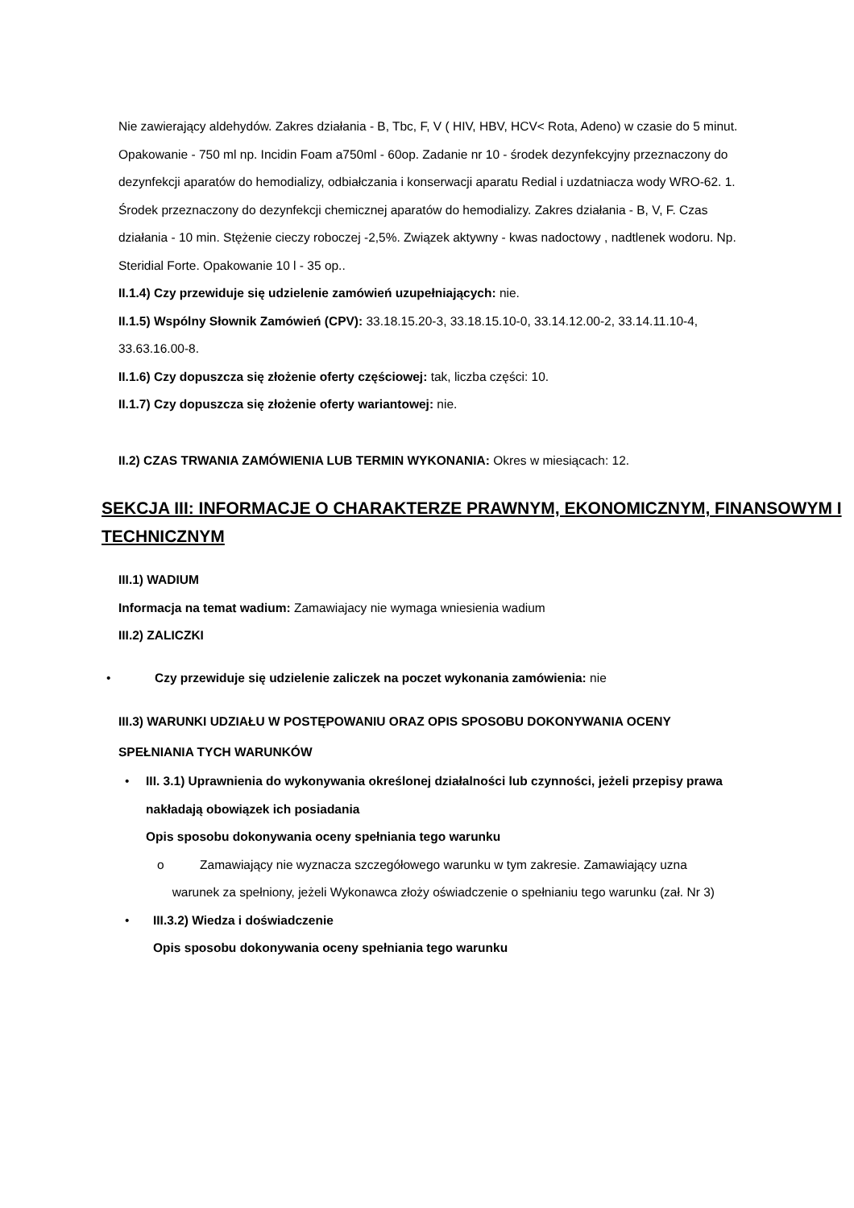Nie zawierający aldehydów. Zakres działania - B, Tbc, F, V ( HIV, HBV, HCV< Rota, Adeno) w czasie do 5 minut. Opakowanie - 750 ml np. Incidin Foam a750ml - 60op. Zadanie nr 10 - środek dezynfekcyjny przeznaczony do dezynfekcji aparatów do hemodializy, odbiałczania i konserwacji aparatu Redial i uzdatniacza wody WRO-62. 1. Środek przeznaczony do dezynfekcji chemicznej aparatów do hemodializy. Zakres działania - B, V, F. Czas działania - 10 min. Stężenie cieczy roboczej -2,5%. Związek aktywny - kwas nadoctowy , nadtlenek wodoru. Np. Steridial Forte. Opakowanie 10 l - 35 op..
II.1.4) Czy przewiduje się udzielenie zamówień uzupełniających: nie.
II.1.5) Wspólny Słownik Zamówień (CPV): 33.18.15.20-3, 33.18.15.10-0, 33.14.12.00-2, 33.14.11.10-4, 33.63.16.00-8.
II.1.6) Czy dopuszcza się złożenie oferty częściowej: tak, liczba części: 10.
II.1.7) Czy dopuszcza się złożenie oferty wariantowej: nie.
II.2) CZAS TRWANIA ZAMÓWIENIA LUB TERMIN WYKONANIA: Okres w miesiącach: 12.
SEKCJA III: INFORMACJE O CHARAKTERZE PRAWNYM, EKONOMICZNYM, FINANSOWYM I TECHNICZNYM
III.1) WADIUM
Informacja na temat wadium: Zamawiajacy nie wymaga wniesienia wadium
III.2) ZALICZKI
• Czy przewiduje się udzielenie zaliczek na poczet wykonania zamówienia: nie
III.3) WARUNKI UDZIAŁU W POSTĘPOWANIU ORAZ OPIS SPOSOBU DOKONYWANIA OCENY SPEŁNIANIA TYCH WARUNKÓW
• III. 3.1) Uprawnienia do wykonywania określonej działalności lub czynności, jeżeli przepisy prawa nakładają obowiązek ich posiadania
Opis sposobu dokonywania oceny spełniania tego warunku
o Zamawiający nie wyznacza szczegółowego warunku w tym zakresie. Zamawiający uzna warunek za spełniony, jeżeli Wykonawca złoży oświadczenie o spełnianiu tego warunku (zał. Nr 3)
• III.3.2) Wiedza i doświadczenie
Opis sposobu dokonywania oceny spełniania tego warunku